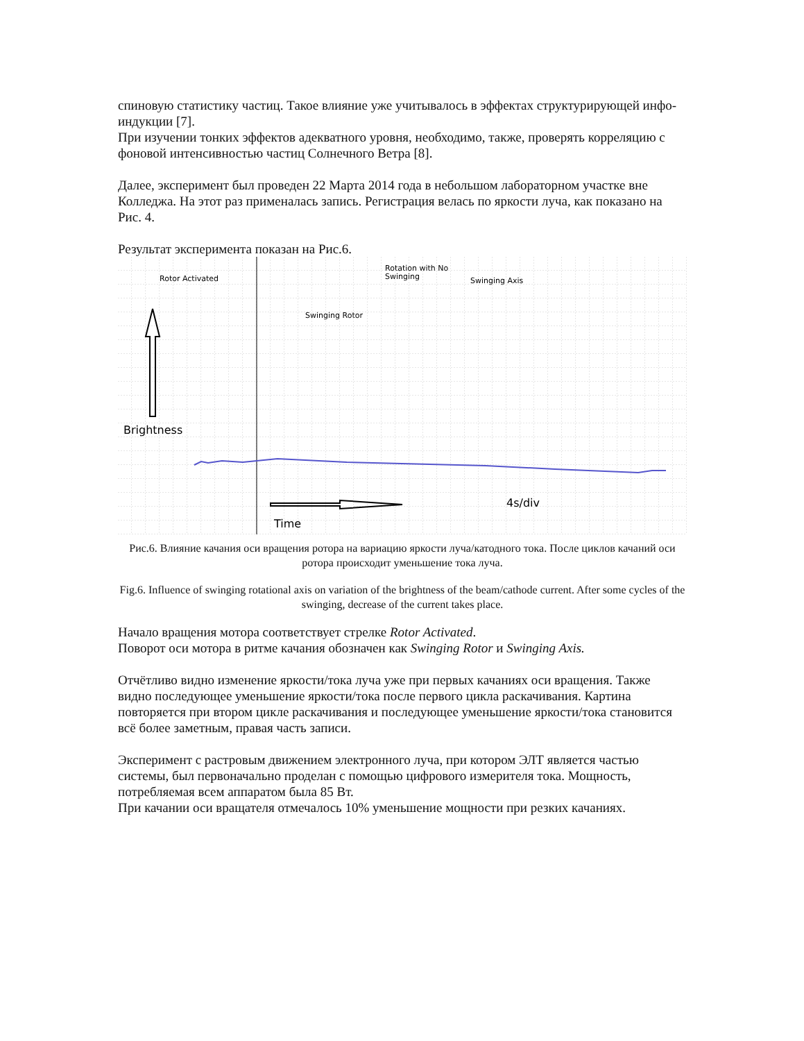спиновую статистику частиц. Такое влияние уже учитывалось в эффектах структурирующей инфо-индукции [7].
При изучении тонких эффектов адекватного уровня, необходимо, также, проверять корреляцию с фоновой интенсивностью частиц Солнечного Ветра [8].
Далее, эксперимент был проведен 22 Марта 2014 года в небольшом лабораторном участке вне Колледжа. На этот раз применалась запись. Регистрация велась по яркости луча, как показано на Рис. 4.
Результат эксперимента показан на Рис.6.
Rotor Activated
Swinging Rotor
Rotation with No
Swinging
Swinging Axis
Brightness
Time
4s/div
Рис.6. Влияние качания оси вращения ротора на вариацию яркости луча/катодного тока. После циклов качаний оси ротора происходит уменьшение тока луча.
Fig.6. Influence of swinging rotational axis on variation of the brightness of the beam/cathode current. After some cycles of the swinging, decrease of the current takes place.
Начало вращения мотора соответствует стрелке Rotor Activated.
Поворот оси мотора в ритме качания обозначен как Swinging Rotor и Swinging Axis.
Отчётливо видно изменение яркости/тока луча уже при первых качаниях оси вращения. Также видно последующее уменьшение яркости/тока после первого цикла раскачивания. Картина повторяется при втором цикле раскачивания и последующее уменьшение яркости/тока становится всё более заметным, правая часть записи.
Эксперимент с растровым движением электронного луча, при котором ЭЛТ является частью системы, был первоначально проделан с помощью цифрового измерителя тока. Мощность, потребляемая всем аппаратом была 85 Вт.
При качании оси вращателя отмечалось 10% уменьшение мощности при резких качаниях.